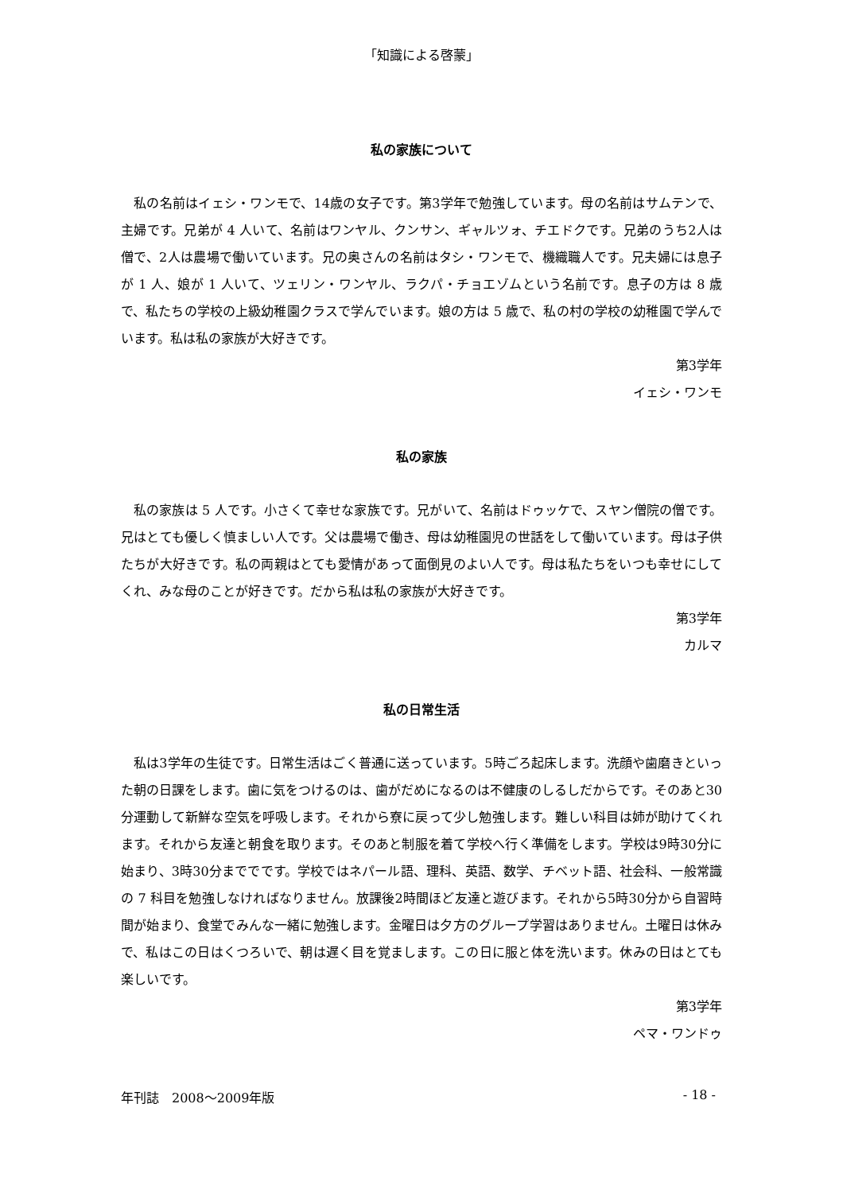「知識による啓蒙」
私の家族について
私の名前はイェシ・ワンモで、14歳の女子です。第3学年で勉強しています。母の名前はサムテンで、主婦です。兄弟が 4 人いて、名前はワンヤル、クンサン、ギャルツォ、チエドクです。兄弟のうち2人は僧で、2人は農場で働いています。兄の奥さんの名前はタシ・ワンモで、機織職人です。兄夫婦には息子が 1 人、娘が 1 人いて、ツェリン・ワンヤル、ラクパ・チョエゾムという名前です。息子の方は 8 歳で、私たちの学校の上級幼稚園クラスで学んでいます。娘の方は 5 歳で、私の村の学校の幼稚園で学んでいます。私は私の家族が大好きです。
第3学年
イェシ・ワンモ
私の家族
私の家族は 5 人です。小さくて幸せな家族です。兄がいて、名前はドゥッケで、スヤン僧院の僧です。兄はとても優しく慎ましい人です。父は農場で働き、母は幼稚園児の世話をして働いています。母は子供たちが大好きです。私の両親はとても愛情があって面倒見のよい人です。母は私たちをいつも幸せにしてくれ、みな母のことが好きです。だから私は私の家族が大好きです。
第3学年
カルマ
私の日常生活
私は3学年の生徒です。日常生活はごく普通に送っています。5時ごろ起床します。洗顔や歯磨きといった朝の日課をします。歯に気をつけるのは、歯がだめになるのは不健康のしるしだからです。そのあと30分運動して新鮮な空気を呼吸します。それから寮に戻って少し勉強します。難しい科目は姉が助けてくれます。それから友達と朝食を取ります。そのあと制服を着て学校へ行く準備をします。学校は9時30分に始まり、3時30分まででです。学校ではネパール語、理科、英語、数学、チベット語、社会科、一般常識の 7 科目を勉強しなければなりません。放課後2時間ほど友達と遊びます。それから5時30分から自習時間が始まり、食堂でみんな一緒に勉強します。金曜日は夕方のグループ学習はありません。土曜日は休みで、私はこの日はくつろいで、朝は遅く目を覚まします。この日に服と体を洗います。休みの日はとても楽しいです。
第3学年
ペマ・ワンドゥ
年刊誌　2008～2009年版 - 18 -